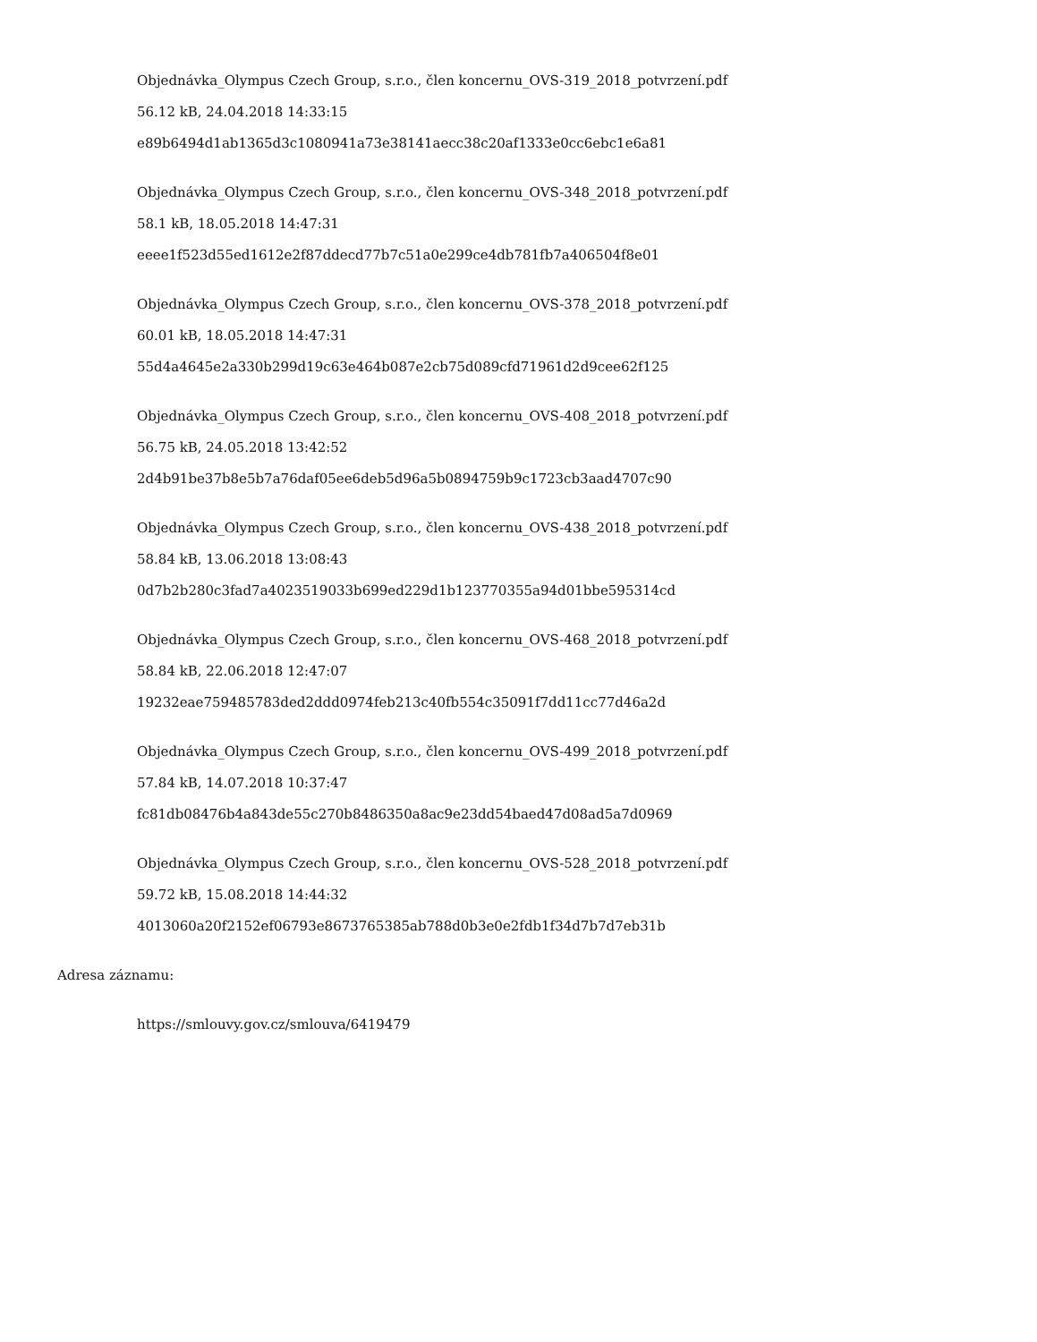Objednávka_Olympus Czech Group, s.r.o., člen koncernu_OVS-319_2018_potvrzení.pdf
56.12 kB, 24.04.2018 14:33:15
e89b6494d1ab1365d3c1080941a73e38141aecc38c20af1333e0cc6ebc1e6a81
Objednávka_Olympus Czech Group, s.r.o., člen koncernu_OVS-348_2018_potvrzení.pdf
58.1 kB, 18.05.2018 14:47:31
eeee1f523d55ed1612e2f87ddecd77b7c51a0e299ce4db781fb7a406504f8e01
Objednávka_Olympus Czech Group, s.r.o., člen koncernu_OVS-378_2018_potvrzení.pdf
60.01 kB, 18.05.2018 14:47:31
55d4a4645e2a330b299d19c63e464b087e2cb75d089cfd71961d2d9cee62f125
Objednávka_Olympus Czech Group, s.r.o., člen koncernu_OVS-408_2018_potvrzení.pdf
56.75 kB, 24.05.2018 13:42:52
2d4b91be37b8e5b7a76daf05ee6deb5d96a5b0894759b9c1723cb3aad4707c90
Objednávka_Olympus Czech Group, s.r.o., člen koncernu_OVS-438_2018_potvrzení.pdf
58.84 kB, 13.06.2018 13:08:43
0d7b2b280c3fad7a4023519033b699ed229d1b123770355a94d01bbe595314cd
Objednávka_Olympus Czech Group, s.r.o., člen koncernu_OVS-468_2018_potvrzení.pdf
58.84 kB, 22.06.2018 12:47:07
19232eae759485783ded2ddd0974feb213c40fb554c35091f7dd11cc77d46a2d
Objednávka_Olympus Czech Group, s.r.o., člen koncernu_OVS-499_2018_potvrzení.pdf
57.84 kB, 14.07.2018 10:37:47
fc81db08476b4a843de55c270b8486350a8ac9e23dd54baed47d08ad5a7d0969
Objednávka_Olympus Czech Group, s.r.o., člen koncernu_OVS-528_2018_potvrzení.pdf
59.72 kB, 15.08.2018 14:44:32
4013060a20f2152ef06793e8673765385ab788d0b3e0e2fdb1f34d7b7d7eb31b
Adresa záznamu:
https://smlouvy.gov.cz/smlouva/6419479